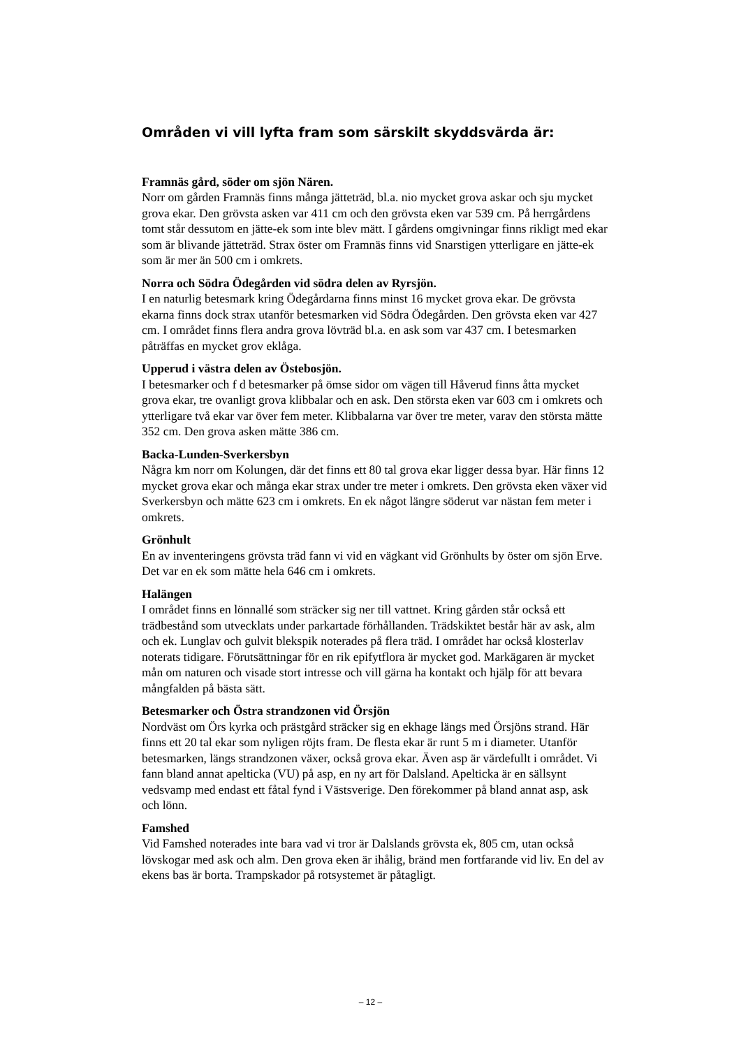Områden vi vill lyfta fram som särskilt skyddsvärda är:
Framnäs gård, söder om sjön Nären.
Norr om gården Framnäs finns många jätteträd, bl.a. nio mycket grova askar och sju mycket grova ekar. Den grövsta asken var 411 cm och den grövsta eken var 539 cm. På herrgårdens tomt står dessutom en jätte-ek som inte blev mätt. I gårdens omgivningar finns rikligt med ekar som är blivande jätteträd. Strax öster om Framnäs finns vid Snarstigen ytterligare en jätte-ek som är mer än 500 cm i omkrets.
Norra och Södra Ödegården vid södra delen av Ryrsjön.
I en naturlig betesmark kring Ödegårdarna finns minst 16 mycket grova ekar. De grövsta ekarna finns dock strax utanför betesmarken vid Södra Ödegården. Den grövsta eken var 427 cm. I området finns flera andra grova lövträd bl.a. en ask som var 437 cm. I betesmarken påträffas en mycket grov eklåga.
Upperud i västra delen av Östebosjön.
I betesmarker och f d betesmarker på ömse sidor om vägen till Håverud finns åtta mycket grova ekar, tre ovanligt grova klibbalar och en ask. Den största eken var 603 cm i omkrets och ytterligare två ekar var över fem meter. Klibbalarna var över tre meter, varav den största mätte 352 cm. Den grova asken mätte 386 cm.
Backa-Lunden-Sverkersbyn
Några km norr om Kolungen, där det finns ett 80 tal grova ekar ligger dessa byar. Här finns 12 mycket grova ekar och många ekar strax under tre meter i omkrets. Den grövsta eken växer vid Sverkersbyn och mätte 623 cm i omkrets. En ek något längre söderut var nästan fem meter i omkrets.
Grönhult
En av inventeringens grövsta träd fann vi vid en vägkant vid Grönhults by öster om sjön Erve. Det var en ek som mätte hela 646 cm i omkrets.
Halängen
I området finns en lönnallé som sträcker sig ner till vattnet. Kring gården står också ett trädbestånd som utvecklats under parkartade förhållanden. Trädskiktet består här av ask, alm och ek. Lunglav och gulvit blekspik noterades på flera träd. I området har också klosterlav noterats tidigare. Förutsättningar för en rik epifytflora är mycket god. Markägaren är mycket mån om naturen och visade stort intresse och vill gärna ha kontakt och hjälp för att bevara mångfalden på bästa sätt.
Betesmarker och Östra strandzonen vid Örsjön
Nordväst om Örs kyrka och prästgård sträcker sig en ekhage längs med Örsjöns strand. Här finns ett 20 tal ekar som nyligen röjts fram. De flesta ekar är runt 5 m i diameter. Utanför betesmarken, längs strandzonen växer, också grova ekar. Även asp är värdefullt i området. Vi fann bland annat apelticka (VU) på asp, en ny art för Dalsland. Apelticka är en sällsynt vedsvamp med endast ett fåtal fynd i Västsverige. Den förekommer på bland annat asp, ask och lönn.
Famshed
Vid Famshed noterades inte bara vad vi tror är Dalslands grövsta ek, 805 cm, utan också lövskogar med ask och alm. Den grova eken är ihålig, bränd men fortfarande vid liv. En del av ekens bas är borta. Trampskador på rotsystemet är påtagligt.
– 12 –